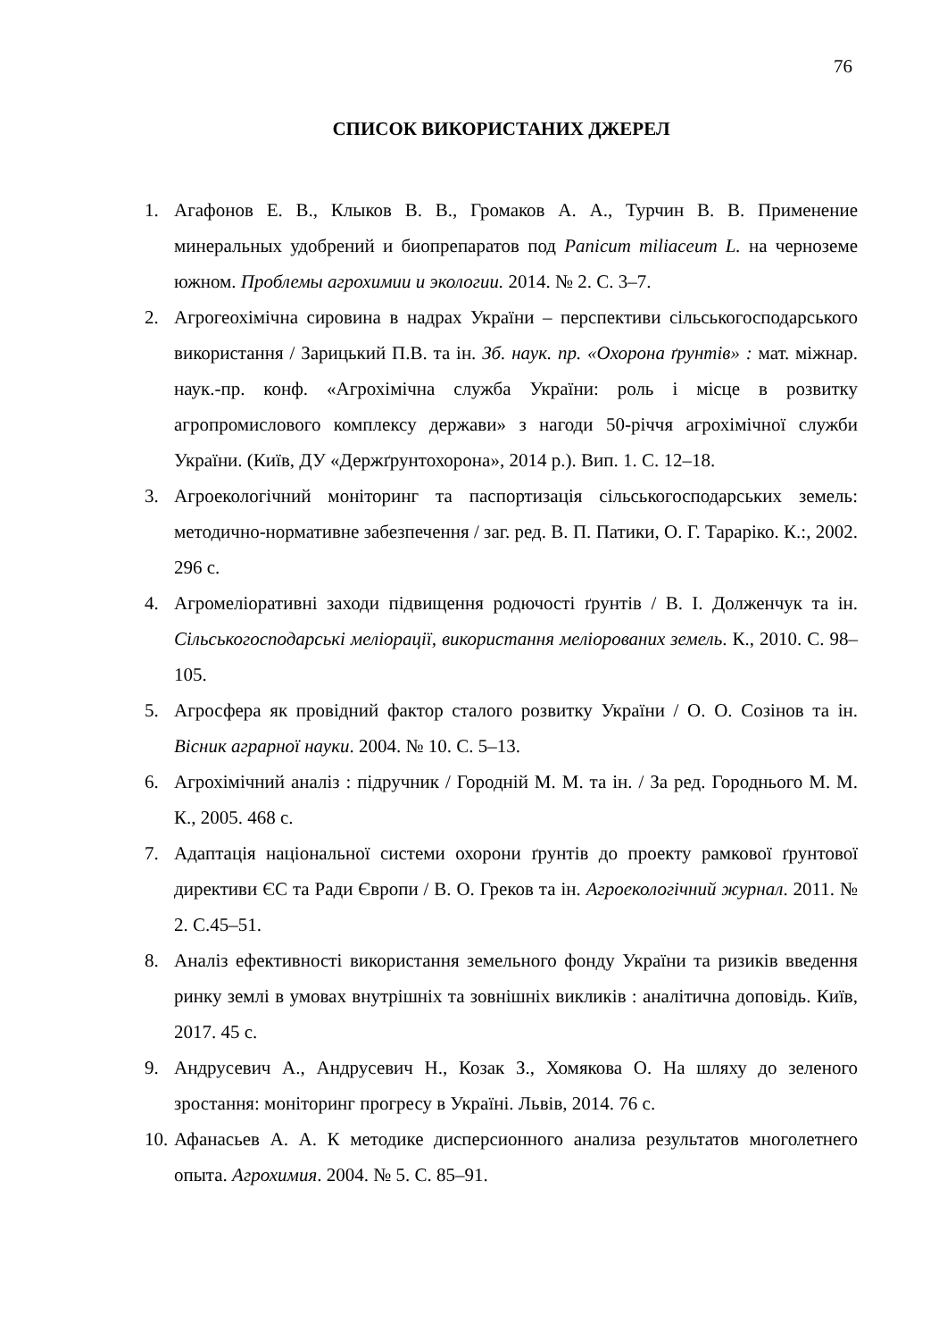76
СПИСОК ВИКОРИСТАНИХ ДЖЕРЕЛ
1. Агафонов Е. В., Клыков В. В., Громаков А. А., Турчин В. В. Применение минеральных удобрений и биопрепаратов под Panicum miliaceum L. на черноземе южном. Проблемы агрохимии и экологии. 2014. № 2. С. 3–7.
2. Агрогеохімічна сировина в надрах України – перспективи сільськогосподарського використання / Зарицький П.В. та ін. Зб. наук. пр. «Охорона ґрунтів» : мат. міжнар. наук.-пр. конф. «Агрохімічна служба України: роль і місце в розвитку агропромислового комплексу держави» з нагоди 50-річчя агрохімічної служби України. (Київ, ДУ «Держґрунтохорона», 2014 р.). Вип. 1. С. 12–18.
3. Агроекологічний моніторинг та паспортизація сільськогосподарських земель: методично-нормативне забезпечення / заг. ред. В. П. Патики, О. Г. Тараріко. К.:, 2002. 296 с.
4. Агромеліоративні заходи підвищення родючості ґрунтів / В. І. Долженчук та ін. Сільськогосподарські меліорації, використання меліорованих земель. К., 2010. С. 98–105.
5. Агросфера як провідний фактор сталого розвитку України / О. О. Созінов та ін. Вісник аграрної науки. 2004. № 10. С. 5–13.
6. Агрохімічний аналіз : підручник / Городній М. М. та ін. / За ред. Городнього М. М. К., 2005. 468 с.
7. Адаптація національної системи охорони ґрунтів до проекту рамкової ґрунтової директиви ЄС та Ради Європи / В. О. Греков та ін. Агроекологічний журнал. 2011. № 2. С.45–51.
8. Аналіз ефективності використання земельного фонду України та ризиків введення ринку землі в умовах внутрішніх та зовнішніх викликів : аналітична доповідь. Київ, 2017. 45 с.
9. Андрусевич А., Андрусевич Н., Козак З., Хомякова О. На шляху до зеленого зростання: моніторинг прогресу в Україні. Львів, 2014. 76 с.
10. Афанасьев А. А. К методике дисперсионного анализа результатов многолетнего опыта. Агрохимия. 2004. № 5. С. 85–91.